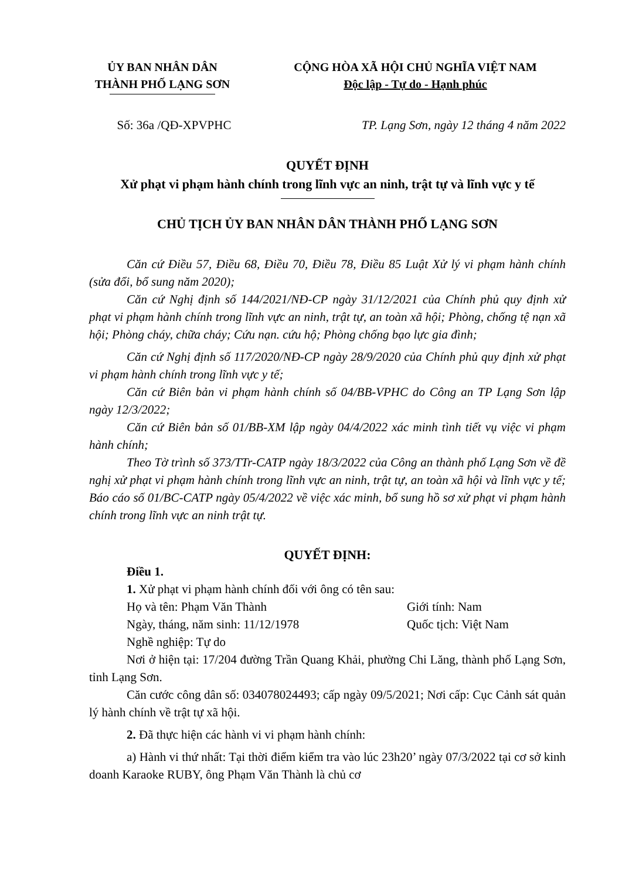ỦY BAN NHÂN DÂN
THÀNH PHỐ LẠNG SƠN
CỘNG HÒA XÃ HỘI CHỦ NGHĨA VIỆT NAM
Độc lập - Tự do - Hạnh phúc
Số: 36a /QĐ-XPVPHC TP. Lạng Sơn, ngày 12 tháng 4 năm 2022
QUYẾT ĐỊNH
Xử phạt vi phạm hành chính trong lĩnh vực an ninh, trật tự và lĩnh vực y tế
CHỦ TỊCH ỦY BAN NHÂN DÂN THÀNH PHỐ LẠNG SƠN
Căn cứ Điều 57, Điều 68, Điều 70, Điều 78, Điều 85 Luật Xử lý vi phạm hành chính (sửa đổi, bổ sung năm 2020);
Căn cứ Nghị định số 144/2021/NĐ-CP ngày 31/12/2021 của Chính phủ quy định xử phạt vi phạm hành chính trong lĩnh vực an ninh, trật tự, an toàn xã hội; Phòng, chống tệ nạn xã hội; Phòng cháy, chữa cháy; Cứu nạn. cứu hộ; Phòng chống bạo lực gia đình;
Căn cứ Nghị định số 117/2020/NĐ-CP ngày 28/9/2020 của Chính phủ quy định xử phạt vi phạm hành chính trong lĩnh vực y tế;
Căn cứ Biên bản vi phạm hành chính số 04/BB-VPHC do Công an TP Lạng Sơn lập ngày 12/3/2022;
Căn cứ Biên bản số 01/BB-XM lập ngày 04/4/2022 xác minh tình tiết vụ việc vi phạm hành chính;
Theo Tờ trình số 373/TTr-CATP ngày 18/3/2022 của Công an thành phố Lạng Sơn về đề nghị xử phạt vi phạm hành chính trong lĩnh vực an ninh, trật tự, an toàn xã hội và lĩnh vực y tế; Báo cáo số 01/BC-CATP ngày 05/4/2022 về việc xác minh, bổ sung hồ sơ xử phạt vi phạm hành chính trong lĩnh vực an ninh trật tự.
QUYẾT ĐỊNH:
Điều 1.
1. Xử phạt vi phạm hành chính đối với ông có tên sau:
Họ và tên: Phạm Văn Thành Giới tính: Nam
Ngày, tháng, năm sinh: 11/12/1978 Quốc tịch: Việt Nam
Nghề nghiệp: Tự do
Nơi ở hiện tại: 17/204 đường Trần Quang Khải, phường Chi Lăng, thành phố Lạng Sơn, tỉnh Lạng Sơn.
Căn cước công dân số: 034078024493; cấp ngày 09/5/2021; Nơi cấp: Cục Cảnh sát quản lý hành chính về trật tự xã hội.
2. Đã thực hiện các hành vi vi phạm hành chính:
a) Hành vi thứ nhất: Tại thời điểm kiểm tra vào lúc 23h20’ ngày 07/3/2022 tại cơ sở kinh doanh Karaoke RUBY, ông Phạm Văn Thành là chủ cơ